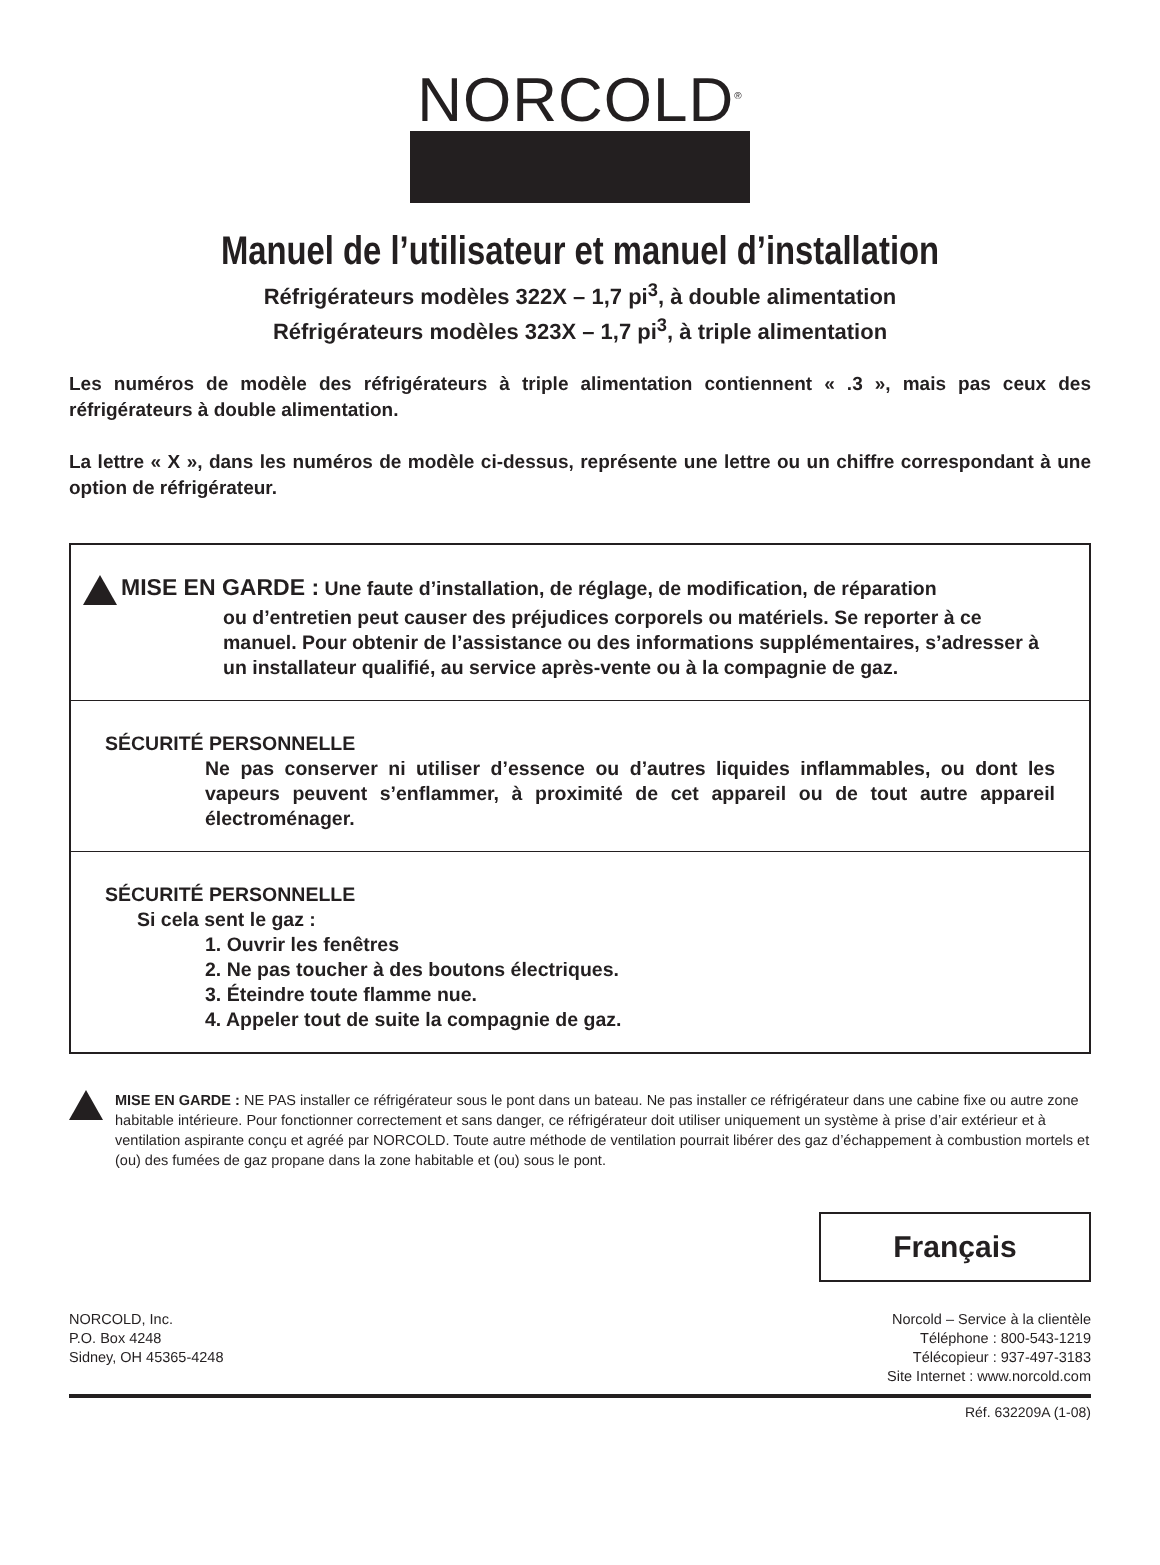NORCOLD<sup>®</sup>
Manuel de l’utilisateur et manuel d’installation
Réfrigérateurs modèles 322X – 1,7 pi<sup>3</sup>, à double alimentation
Réfrigérateurs modèles 323X – 1,7 pi<sup>3</sup>, à triple alimentation
Les numéros de modèle des réfrigérateurs à triple alimentation contiennent « .3 », mais pas ceux des réfrigérateurs à double alimentation.
La lettre « X », dans les numéros de modèle ci-dessus, représente une lettre ou un chiffre correspondant à une option de réfrigérateur.
MISE EN GARDE : Une faute d’installation, de réglage, de modification, de réparation
ou d’entretien peut causer des préjudices corporels ou matériels. Se reporter à ce manuel. Pour obtenir de l’assistance ou des informations supplémentaires, s’adresser à un installateur qualifié, au service après-vente ou à la compagnie de gaz.
SÉCURITÉ PERSONNELLE
Ne pas conserver ni utiliser d’essence ou d’autres liquides inflammables, ou dont les vapeurs peuvent s’enflammer, à proximité de cet appareil ou de tout autre appareil électroménager.
SÉCURITÉ PERSONNELLE
Si cela sent le gaz :
1. Ouvrir les fenêtres
2. Ne pas toucher à des boutons électriques.
3. Éteindre toute flamme nue.
4. Appeler tout de suite la compagnie de gaz.
MISE EN GARDE : NE PAS installer ce réfrigérateur sous le pont dans un bateau. Ne pas installer ce réfrigérateur dans une cabine fixe ou autre zone habitable intérieure. Pour fonctionner correctement et sans danger, ce réfrigérateur doit utiliser uniquement un système à prise d’air extérieur et à ventilation aspirante conçu et agréé par NORCOLD. Toute autre méthode de ventilation pourrait libérer des gaz d’échappement à combustion mortels et (ou) des fumées de gaz propane dans la zone habitable et (ou) sous le pont.
Français
NORCOLD, Inc.
P.O. Box 4248
Sidney, OH 45365-4248
Norcold – Service à la clientèle
Téléphone : 800-543-1219
Télécopieur : 937-497-3183
Site Internet : www.norcold.com
Réf. 632209A (1-08)